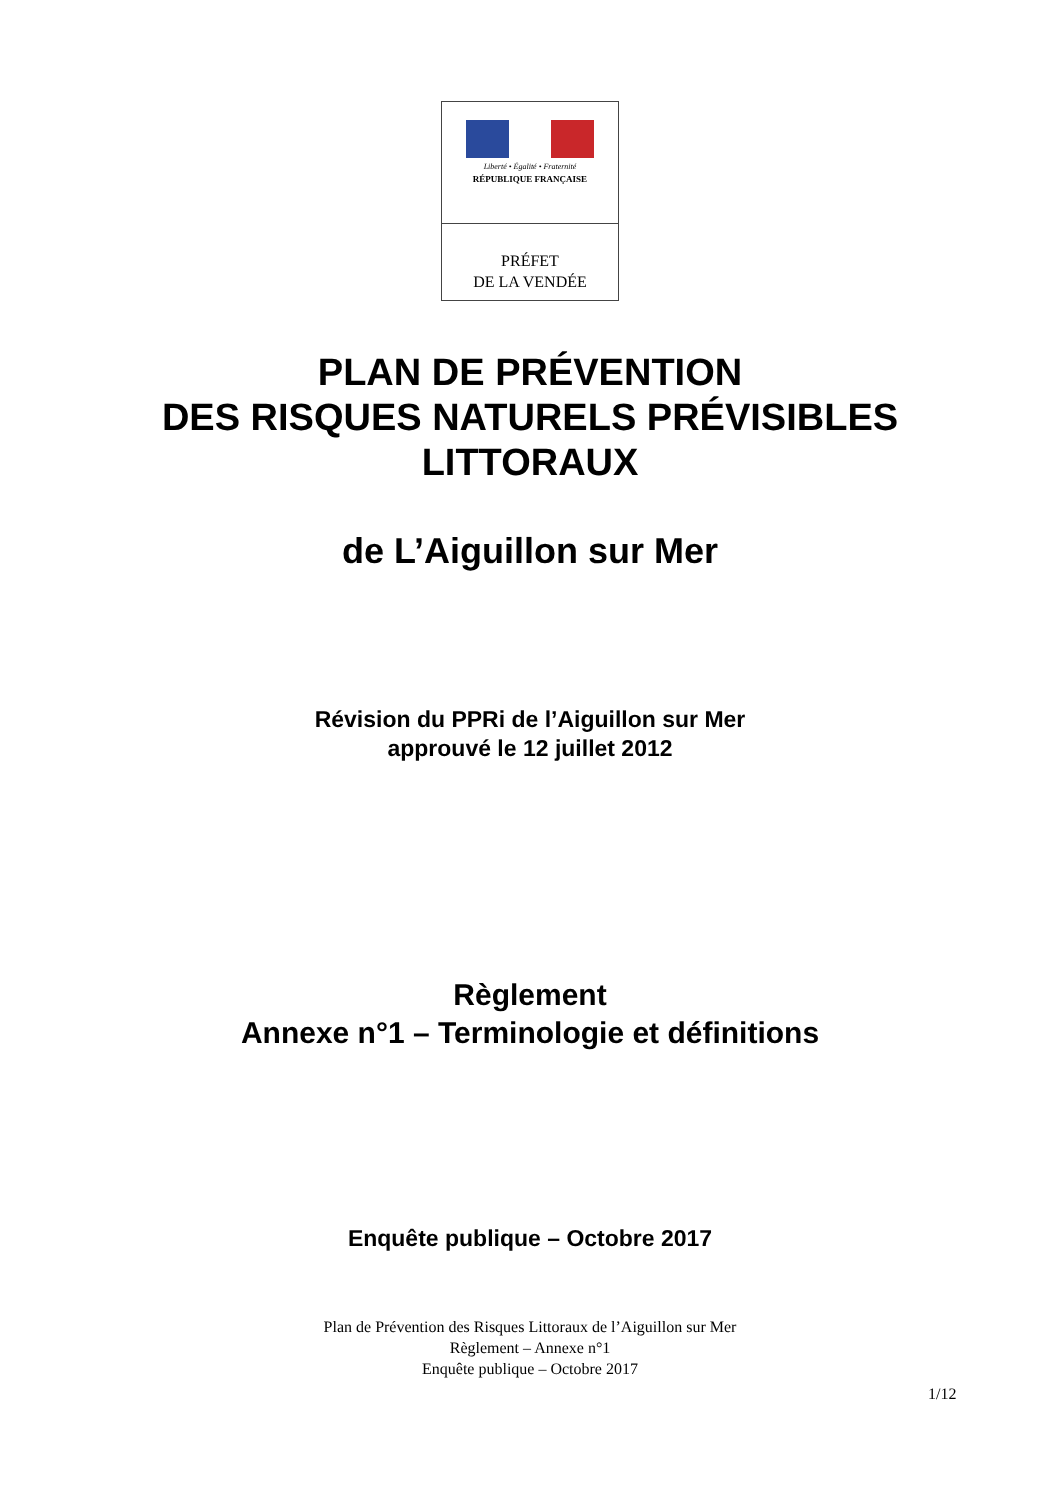Liberté • Égalité • Fraternité
RÉPUBLIQUE FRANÇAISE
PRÉFET
DE LA VENDÉE
PLAN DE PRÉVENTION
DES RISQUES NATURELS PRÉVISIBLES
LITTORAUX
de L’Aiguillon sur Mer
Révision du PPRi de l’Aiguillon sur Mer
approuvé le 12 juillet 2012
Règlement
Annexe n°1 – Terminologie et définitions
Enquête publique – Octobre 2017
Plan de Prévention des Risques Littoraux de l’Aiguillon sur Mer
Règlement – Annexe n°1
Enquête publique – Octobre 2017
1/12